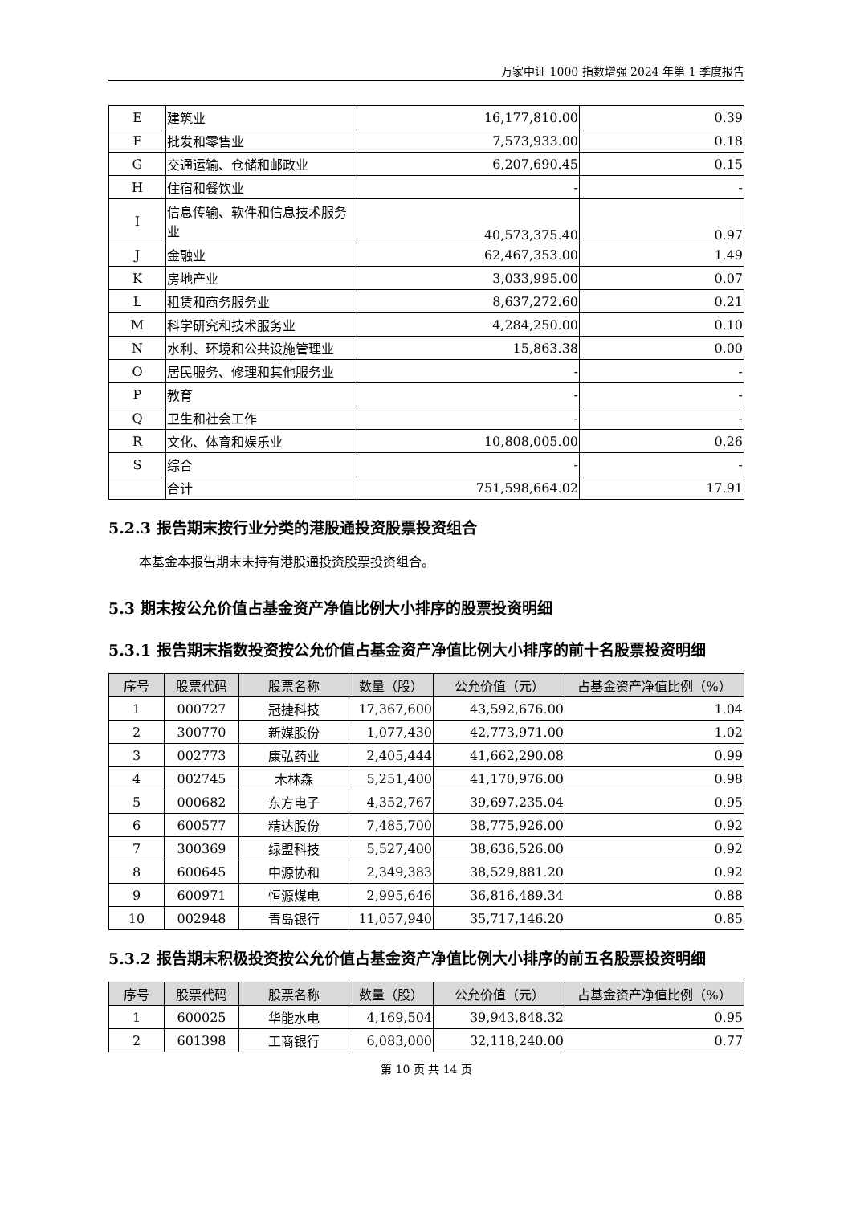万家中证 1000 指数增强 2024 年第 1 季度报告
| E | 建筑业 | 16,177,810.00 | 0.39 |
| F | 批发和零售业 | 7,573,933.00 | 0.18 |
| G | 交通运输、仓储和邮政业 | 6,207,690.45 | 0.15 |
| H | 住宿和餐饮业 | - | - |
| I | 信息传输、软件和信息技术服务业 | 40,573,375.40 | 0.97 |
| J | 金融业 | 62,467,353.00 | 1.49 |
| K | 房地产业 | 3,033,995.00 | 0.07 |
| L | 租赁和商务服务业 | 8,637,272.60 | 0.21 |
| M | 科学研究和技术服务业 | 4,284,250.00 | 0.10 |
| N | 水利、环境和公共设施管理业 | 15,863.38 | 0.00 |
| O | 居民服务、修理和其他服务业 | - | - |
| P | 教育 | - | - |
| Q | 卫生和社会工作 | - | - |
| R | 文化、体育和娱乐业 | 10,808,005.00 | 0.26 |
| S | 综合 | - | - |
| | 合计 | 751,598,664.02 | 17.91 |
5.2.3 报告期末按行业分类的港股通投资股票投资组合
本基金本报告期末未持有港股通投资股票投资组合。
5.3 期末按公允价值占基金资产净值比例大小排序的股票投资明细
5.3.1 报告期末指数投资按公允价值占基金资产净值比例大小排序的前十名股票投资明细
| 序号 | 股票代码 | 股票名称 | 数量（股） | 公允价值（元） | 占基金资产净值比例（%） |
| --- | --- | --- | --- | --- | --- |
| 1 | 000727 | 冠捷科技 | 17,367,600 | 43,592,676.00 | 1.04 |
| 2 | 300770 | 新媒股份 | 1,077,430 | 42,773,971.00 | 1.02 |
| 3 | 002773 | 康弘药业 | 2,405,444 | 41,662,290.08 | 0.99 |
| 4 | 002745 | 木林森 | 5,251,400 | 41,170,976.00 | 0.98 |
| 5 | 000682 | 东方电子 | 4,352,767 | 39,697,235.04 | 0.95 |
| 6 | 600577 | 精达股份 | 7,485,700 | 38,775,926.00 | 0.92 |
| 7 | 300369 | 绿盟科技 | 5,527,400 | 38,636,526.00 | 0.92 |
| 8 | 600645 | 中源协和 | 2,349,383 | 38,529,881.20 | 0.92 |
| 9 | 600971 | 恒源煤电 | 2,995,646 | 36,816,489.34 | 0.88 |
| 10 | 002948 | 青岛银行 | 11,057,940 | 35,717,146.20 | 0.85 |
5.3.2 报告期末积极投资按公允价值占基金资产净值比例大小排序的前五名股票投资明细
| 序号 | 股票代码 | 股票名称 | 数量（股） | 公允价值（元） | 占基金资产净值比例（%） |
| --- | --- | --- | --- | --- | --- |
| 1 | 600025 | 华能水电 | 4,169,504 | 39,943,848.32 | 0.95 |
| 2 | 601398 | 工商银行 | 6,083,000 | 32,118,240.00 | 0.77 |
第 10 页 共 14 页